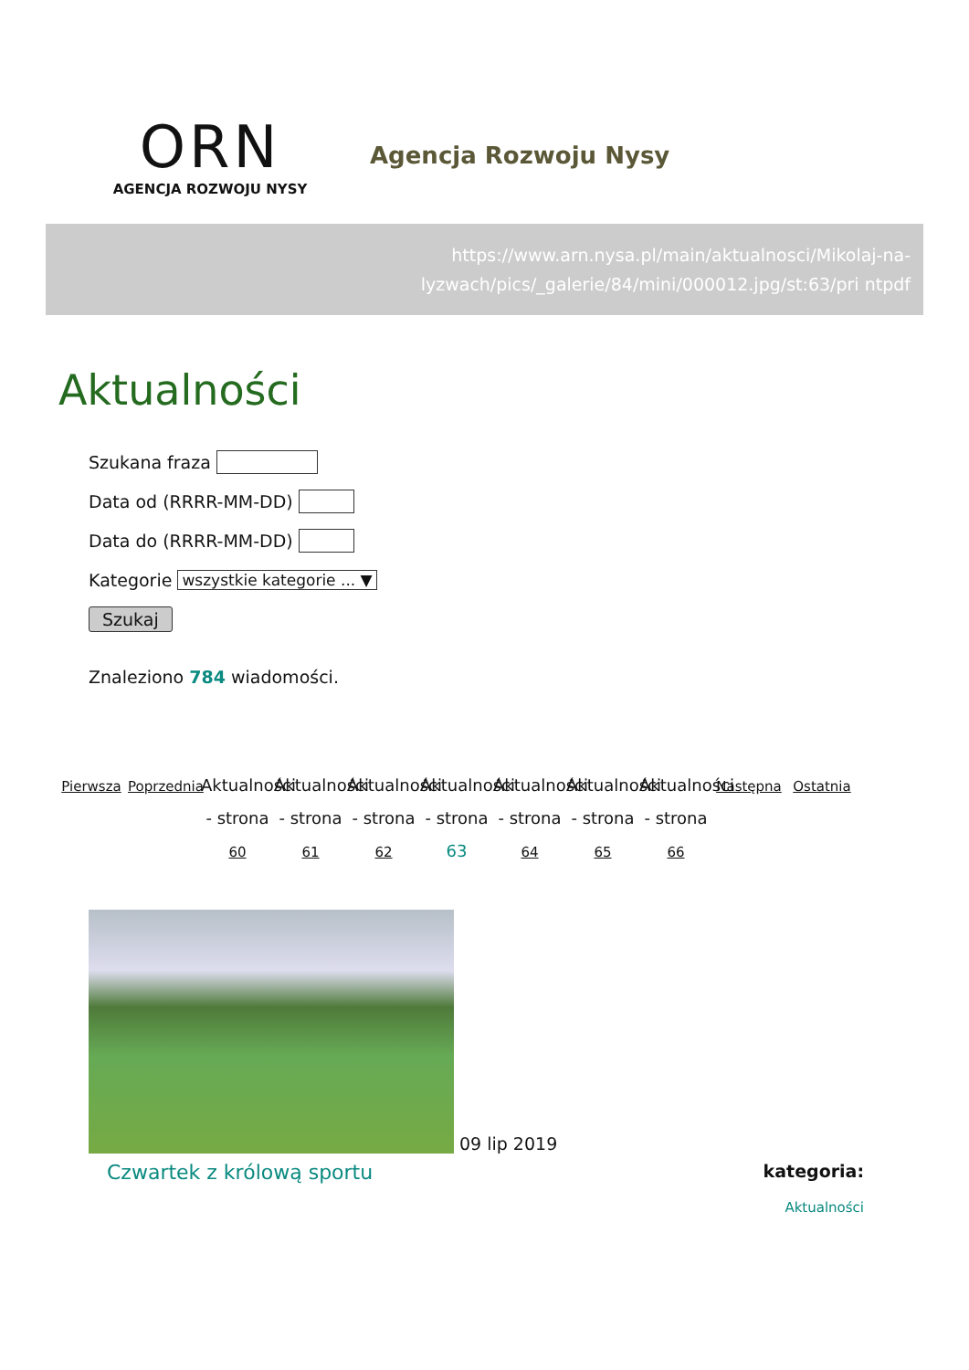ORN
AGENCJA ROZWOJU NYSY
Agencja Rozwoju Nysy
https://www.arn.nysa.pl/main/aktualnosci/Mikolaj-na-lyzwach/pics/_galerie/84/mini/000012.jpg/st:63/pri ntpdf
Aktualności
Szukana fraza
Data od (RRRR-MM-DD)
Data do (RRRR-MM-DD)
Kategorie wszystkie kategorie ... ▼
Szukaj
Znaleziono 784 wiadomości.
Pierwsza
Poprzednia
Aktualności - strona 60
Aktualności - strona 61
Aktualności - strona 62
Aktualności - strona 63
Aktualności - strona 64
Aktualności - strona 65
Aktualności - strona 66
Następna
Ostatnia
09 lip 2019
Czwartek z królową sportu
kategoria:
Aktualności